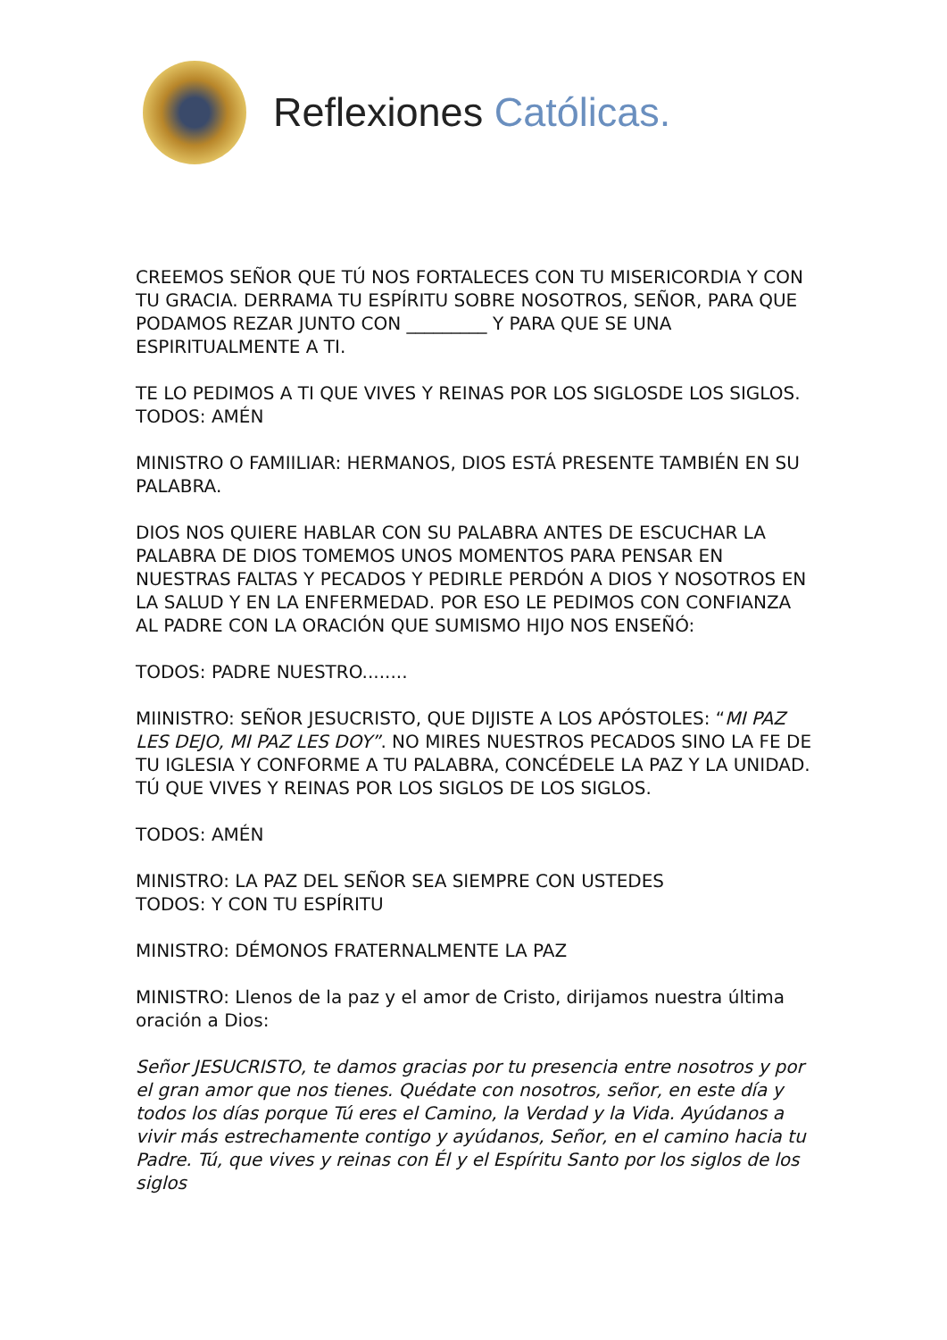Reflexiones Católicas.
CREEMOS SEÑOR QUE TÚ NOS FORTALECES CON TU MISERICORDIA Y CON TU GRACIA. DERRAMA TU ESPÍRITU SOBRE NOSOTROS, SEÑOR, PARA QUE PODAMOS REZAR JUNTO CON _________ Y PARA QUE SE UNA ESPIRITUALMENTE A TI.
TE LO PEDIMOS A TI QUE VIVES Y REINAS POR LOS SIGLOSDE LOS SIGLOS. TODOS: AMÉN
MINISTRO O FAMIILIAR: HERMANOS, DIOS ESTÁ PRESENTE TAMBIÉN EN SU PALABRA.
DIOS NOS QUIERE HABLAR CON SU PALABRA ANTES DE ESCUCHAR LA PALABRA DE DIOS TOMEMOS UNOS MOMENTOS PARA PENSAR EN NUESTRAS FALTAS Y PECADOS Y PEDIRLE PERDÓN A DIOS Y NOSOTROS EN LA SALUD Y EN LA ENFERMEDAD. POR ESO LE PEDIMOS CON CONFIANZA AL PADRE CON LA ORACIÓN QUE SUMISMO HIJO NOS ENSEÑÓ:
TODOS: PADRE NUESTRO........
MIINISTRO: SEÑOR JESUCRISTO, QUE DIJISTE A LOS APÓSTOLES: “MI PAZ LES DEJO, MI PAZ LES DOY”. NO MIRES NUESTROS PECADOS SINO LA FE DE TU IGLESIA Y CONFORME A TU PALABRA, CONCÉDELE LA PAZ Y LA UNIDAD. TÚ QUE VIVES Y REINAS POR LOS SIGLOS DE LOS SIGLOS.
TODOS: AMÉN
MINISTRO: LA PAZ DEL SEÑOR SEA SIEMPRE CON USTEDES
TODOS: Y CON TU ESPÍRITU
MINISTRO: DÉMONOS FRATERNALMENTE LA PAZ
MINISTRO: Llenos de la paz y el amor de Cristo, dirijamos nuestra última oración a Dios:
Señor JESUCRISTO, te damos gracias por tu presencia entre nosotros y por el gran amor que nos tienes. Quédate con nosotros, señor, en este día y todos los días porque Tú eres el Camino, la Verdad y la Vida. Ayúdanos a vivir más estrechamente contigo y ayúdanos, Señor, en el camino hacia tu Padre. Tú, que vives y reinas con Él y el Espíritu Santo por los siglos de los siglos